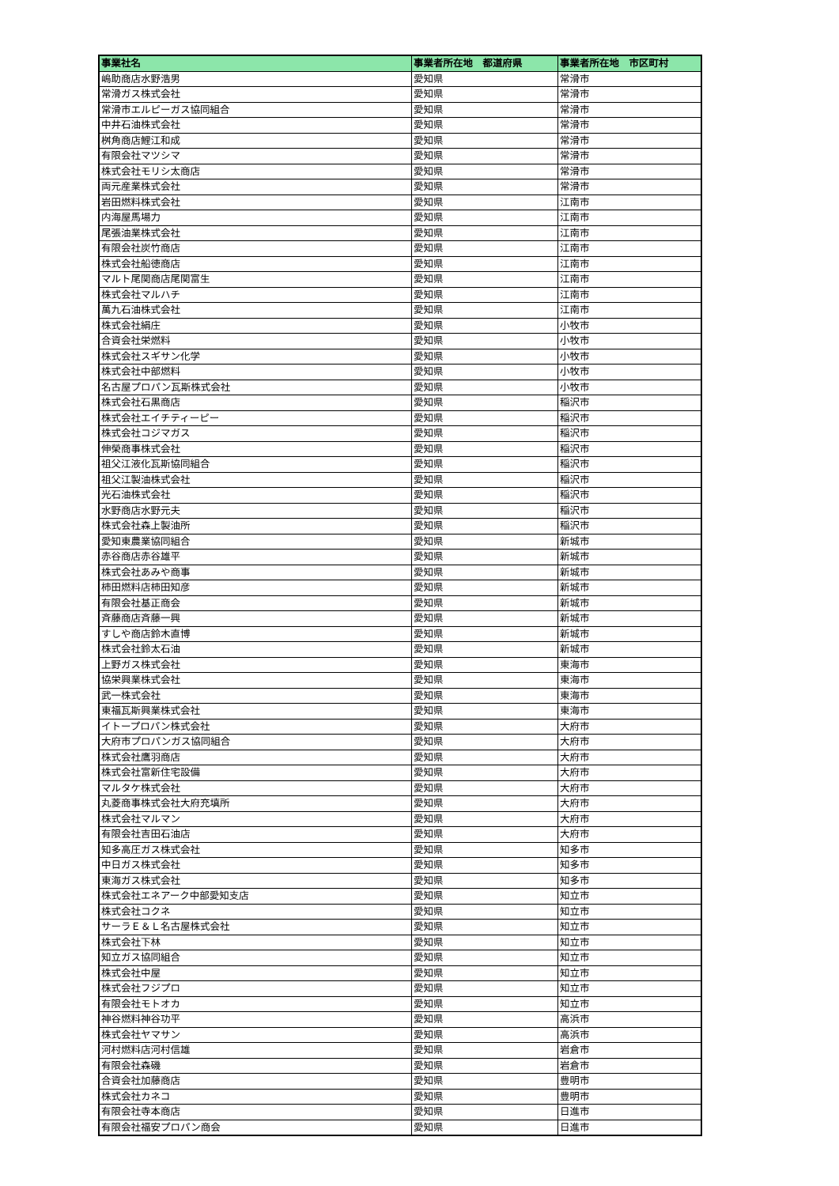| 事業社名 | 事業者所在地 都道府県 | 事業者所在地 市区町村 |
| --- | --- | --- |
| 嶋助商店水野浩男 | 愛知県 | 常滑市 |
| 常滑ガス株式会社 | 愛知県 | 常滑市 |
| 常滑市エルピーガス協同組合 | 愛知県 | 常滑市 |
| 中井石油株式会社 | 愛知県 | 常滑市 |
| 桝角商店鯉江和成 | 愛知県 | 常滑市 |
| 有限会社マツシマ | 愛知県 | 常滑市 |
| 株式会社モリシ太商店 | 愛知県 | 常滑市 |
| 両元産業株式会社 | 愛知県 | 常滑市 |
| 岩田燃料株式会社 | 愛知県 | 江南市 |
| 内海屋馬場力 | 愛知県 | 江南市 |
| 尾張油業株式会社 | 愛知県 | 江南市 |
| 有限会社炭竹商店 | 愛知県 | 江南市 |
| 株式会社船徳商店 | 愛知県 | 江南市 |
| マルト尾関商店尾関富生 | 愛知県 | 江南市 |
| 株式会社マルハチ | 愛知県 | 江南市 |
| 萬九石油株式会社 | 愛知県 | 江南市 |
| 株式会社絹庄 | 愛知県 | 小牧市 |
| 合資会社栄燃料 | 愛知県 | 小牧市 |
| 株式会社スギサン化学 | 愛知県 | 小牧市 |
| 株式会社中部燃料 | 愛知県 | 小牧市 |
| 名古屋プロパン瓦斯株式会社 | 愛知県 | 小牧市 |
| 株式会社石黒商店 | 愛知県 | 稲沢市 |
| 株式会社エイチティーピー | 愛知県 | 稲沢市 |
| 株式会社コジマガス | 愛知県 | 稲沢市 |
| 伸榮商事株式会社 | 愛知県 | 稲沢市 |
| 祖父江液化瓦斯協同組合 | 愛知県 | 稲沢市 |
| 祖父江製油株式会社 | 愛知県 | 稲沢市 |
| 光石油株式会社 | 愛知県 | 稲沢市 |
| 水野商店水野元夫 | 愛知県 | 稲沢市 |
| 株式会社森上製油所 | 愛知県 | 稲沢市 |
| 愛知東農業協同組合 | 愛知県 | 新城市 |
| 赤谷商店赤谷雄平 | 愛知県 | 新城市 |
| 株式会社あみや商事 | 愛知県 | 新城市 |
| 柿田燃料店柿田知彦 | 愛知県 | 新城市 |
| 有限会社基正商会 | 愛知県 | 新城市 |
| 斉藤商店斉藤一興 | 愛知県 | 新城市 |
| すしや商店鈴木直博 | 愛知県 | 新城市 |
| 株式会社鈴太石油 | 愛知県 | 新城市 |
| 上野ガス株式会社 | 愛知県 | 東海市 |
| 協栄興業株式会社 | 愛知県 | 東海市 |
| 武一株式会社 | 愛知県 | 東海市 |
| 東福瓦斯興業株式会社 | 愛知県 | 東海市 |
| イトープロパン株式会社 | 愛知県 | 大府市 |
| 大府市プロパンガス協同組合 | 愛知県 | 大府市 |
| 株式会社鷹羽商店 | 愛知県 | 大府市 |
| 株式会社富新住宅設備 | 愛知県 | 大府市 |
| マルタケ株式会社 | 愛知県 | 大府市 |
| 丸菱商事株式会社大府充填所 | 愛知県 | 大府市 |
| 株式会社マルマン | 愛知県 | 大府市 |
| 有限会社吉田石油店 | 愛知県 | 大府市 |
| 知多高圧ガス株式会社 | 愛知県 | 知多市 |
| 中日ガス株式会社 | 愛知県 | 知多市 |
| 東海ガス株式会社 | 愛知県 | 知多市 |
| 株式会社エネアーク中部愛知支店 | 愛知県 | 知立市 |
| 株式会社コクネ | 愛知県 | 知立市 |
| サーラＥ＆Ｌ名古屋株式会社 | 愛知県 | 知立市 |
| 株式会社下林 | 愛知県 | 知立市 |
| 知立ガス協同組合 | 愛知県 | 知立市 |
| 株式会社中屋 | 愛知県 | 知立市 |
| 株式会社フジプロ | 愛知県 | 知立市 |
| 有限会社モトオカ | 愛知県 | 知立市 |
| 神谷燃料神谷功平 | 愛知県 | 高浜市 |
| 株式会社ヤマサン | 愛知県 | 高浜市 |
| 河村燃料店河村信雄 | 愛知県 | 岩倉市 |
| 有限会社森磯 | 愛知県 | 岩倉市 |
| 合資会社加藤商店 | 愛知県 | 豊明市 |
| 株式会社カネコ | 愛知県 | 豊明市 |
| 有限会社寺本商店 | 愛知県 | 日進市 |
| 有限会社福安プロパン商会 | 愛知県 | 日進市 |